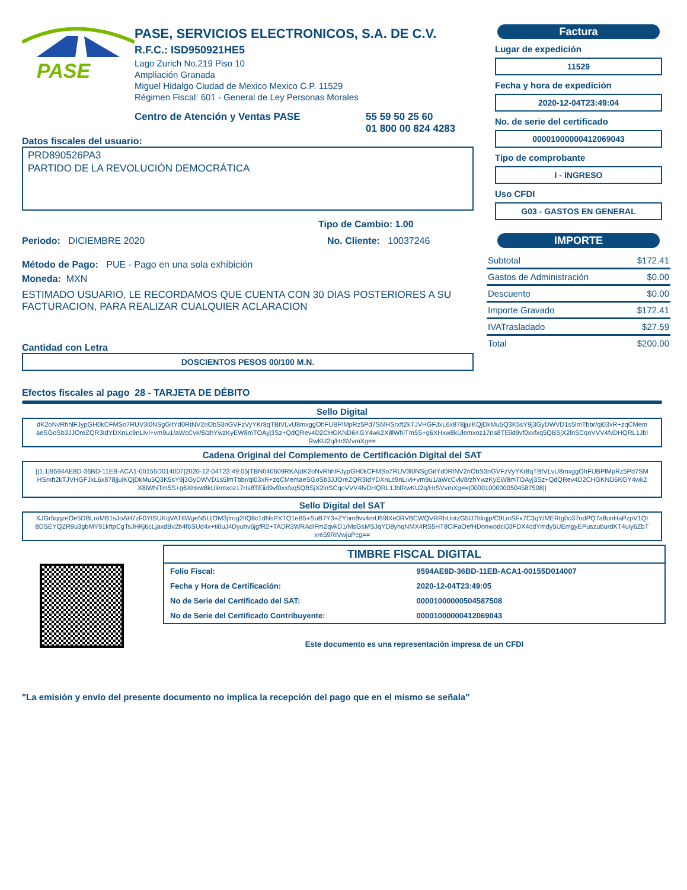PASE
PASE, SERVICIOS ELECTRONICOS, S.A. DE C.V.
R.F.C.: ISD950921HE5
Lago Zurich No.219 Piso 10
Ampliación Granada
Miguel Hidalgo Ciudad de Mexico Mexico C.P. 11529
Régimen Fiscal: 601 - General de Ley Personas Morales
Centro de Atención y Ventas PASE 55 59 50 25 60
01 800 00 824 4283
Datos fiscales del usuario:
PRD890526PA3
PARTIDO DE LA REVOLUCIÓN DEMOCRÁTICA
Tipo de Cambio: 1.00
Periodo: DICIEMBRE 2020 No. Cliente: 10037246
Método de Pago: PUE - Pago en una sola exhibición
Moneda: MXN
ESTIMADO USUARIO, LE RECORDAMOS QUE CUENTA CON 30 DIAS POSTERIORES A SU FACTURACION, PARA REALIZAR CUALQUIER ACLARACION
Cantidad con Letra
DOSCIENTOS PESOS 00/100 M.N.
Factura
Lugar de expedición
11529
Fecha y hora de expedición
2020-12-04T23:49:04
No. de serie del certificado
00001000000412069043
Tipo de comprobante
I - INGRESO
Uso CFDI
G03 - GASTOS EN GENERAL
IMPORTE
| Subtotal | $172.41 |
| Gastos de Administración | $0.00 |
| Descuento | $0.00 |
| Importe Gravado | $172.41 |
| IVATrasladado | $27.59 |
| Total | $200.00 |
Efectos fiscales al pago 28 - TARJETA DE DÉBITO
Sello Digital
dK2oNvRhhlFJypGH0kCFMSo7RUV3l0NSgGitYd0RtNV2riObS3nGVFzVyYKr8qTBtVLvU8mxggOhFUBPlMpRz5Pd7SMHSrxft2kTJVHGFJxL6x878jjulKQjDkMu5Q3K5sY9j3GyDWVD1s5lmTbbr/qi03xR+zqCMemaeSGoSb3JJOreZQR3IdYDXnLc9nLIvI+vm9u1/aWcCvk/8/zhYwzKyEW8mTOAyj3Sz+QdQRev4D2CHGKND6KGY4wk2X8lWhiTm5S+g6XHxw8kUlemxoz17rIs8TEiid9vf0xxfxq5QBSjX2lnSCqoVVV4fvDHQRL1JblRwKU2q/HrSVvmXg==
Cadena Original del Complemento de Certificación Digital del SAT
||1.1|9594AE8D-36BD-11EB-ACA1-00155D014007|2020-12-04T23:49:05|TBN040609RKA|dK2oNvRhhlFJypGH0kCFMSo7RUV3l0NSgGitYd0RtNV2riObS3nGVFzVyYKr8qTBtVLvU8mxggOhFUBPlMpRz5Pd7SMHSrxft2kTJVHGFJxL6x878jjulKQjDkMu5Q3K5sY9j3GyDWVD1s5lmTbbr/qi03xR+zqCMemaeSGoSb3JJOreZQR3IdYDXnLc9nLIvI+vm9u1/aWcCvk/8/zhYwzKyEW8mTOAyj3Sz+QdQRev4D2CHGKND6KGY4wk2X8lWhiTm5S+g6XHxw8kUlemxoz17rIs8TEiid9vf0xxfxq5QBSjX2lnSCqoVVV4fvDHQRL1JblRwKU2q/HrSVvmXg==|00001000000504587508||
Sello Digital del SAT
XJGr5qqzeOe5DBLroMB1sJoAH7zF0YtSUKqVATtlWgeN5UjOM3jfrog2lfQ8c1dNsPXTQ1eB5+SuB7Y3+ZYbm8vv4mU59fXe0RVBCWQVRRhUotzG5lJ7hliqjp/C9LinSFx7C3qY/MERtg0o37odPQ7a8unHaPzpV1QI8DSEYQZR9u3gbMY91kftpCgTsJHKj6cLjaxdBv2b4f6SUd4x+ti0uJ4Dyuhv6jgfR2+TADR3WRAdlFm2qvkD1/MsGsMSJqYD8yhqNMX4RS5HT8CiFaOefHDonwodci03FDX4cdYmdy5UEmgyEPuszuburdKT4uiy6ZbTxre59RIVwjuPcg==
TIMBRE FISCAL DIGITAL
| Folio Fiscal: | 9594AE8D-36BD-11EB-ACA1-00155D014007 |
| Fecha y Hora de Certificación: | 2020-12-04T23:49:05 |
| No de Serie del Certificado del SAT: | 00001000000504587508 |
| No de Serie del Certificado Contribuyente: | 00001000000412069043 |
Este documento es una representación impresa de un CFDI
"La emisión y envío del presente documento no implica la recepción del pago que en el mismo se señala"